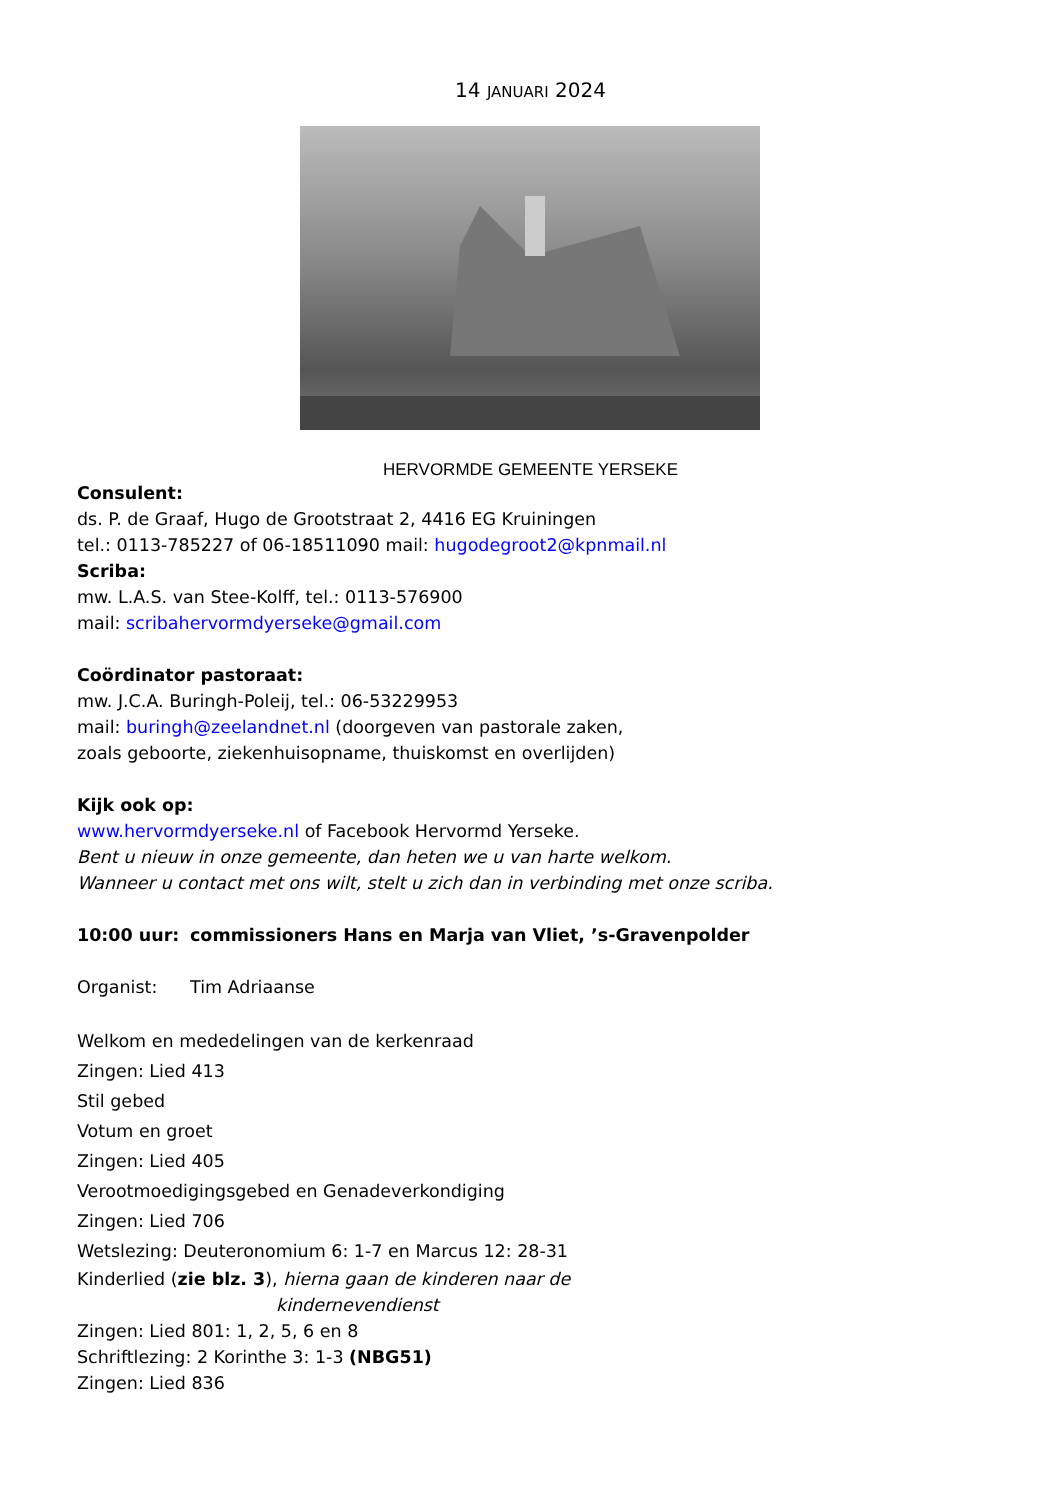14 JANUARI 2024
HERVORMDE GEMEENTE YERSEKE
Consulent:
ds. P. de Graaf, Hugo de Grootstraat 2, 4416 EG Kruiningen
tel.: 0113-785227 of 06-18511090 mail: hugodegroot2@kpnmail.nl
Scriba:
mw. L.A.S. van Stee-Kolff, tel.: 0113-576900
mail: scribahervormdyerseke@gmail.com
Coördinator pastoraat:
mw. J.C.A. Buringh-Poleij, tel.: 06-53229953
mail: buringh@zeelandnet.nl (doorgeven van pastorale zaken,
zoals geboorte, ziekenhuisopname, thuiskomst en overlijden)
Kijk ook op:
www.hervormdyerseke.nl of Facebook Hervormd Yerseke.
Bent u nieuw in onze gemeente, dan heten we u van harte welkom.
Wanneer u contact met ons wilt, stelt u zich dan in verbinding met onze scriba.
10:00 uur: commissioners Hans en Marja van Vliet, ’s-Gravenpolder
Organist: Tim Adriaanse
Welkom en mededelingen van de kerkenraad
Zingen: Lied 413
Stil gebed
Votum en groet
Zingen: Lied 405
Verootmoedigingsgebed en Genadeverkondiging
Zingen: Lied 706
Wetslezing: Deuteronomium 6: 1-7 en Marcus 12: 28-31
Kinderlied (zie blz. 3), hierna gaan de kinderen naar de
kindernevendienst
Zingen: Lied 801: 1, 2, 5, 6 en 8
Schriftlezing: 2 Korinthe 3: 1-3 (NBG51)
Zingen: Lied 836